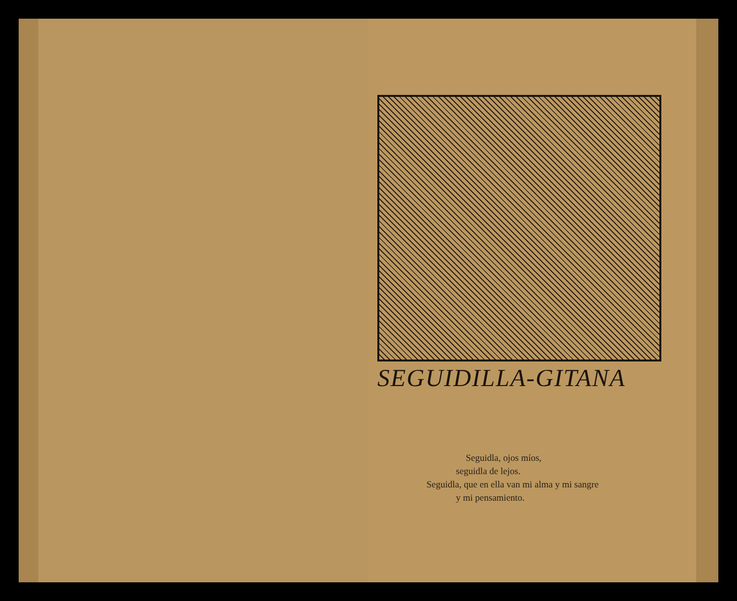SEGUIDILLA-GITANA
Seguidla, ojos míos,
seguidla de lejos.
Seguidla, que en ella van mi alma y mi sangre
y mi pensamiento.